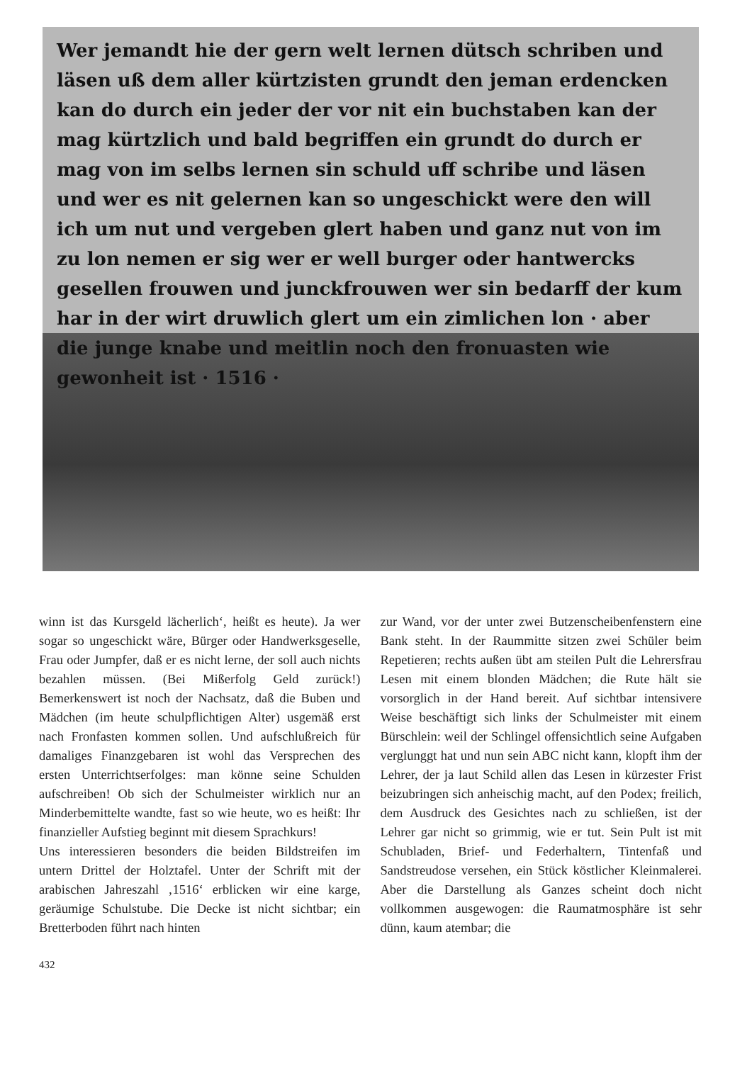Wer jemandt hie der gern welt lernen dütsch schriben und läsen uß dem aller kürtzisten grundt den jeman erdencken kan do durch ein jeder der vor nit ein buchstaben kan der mag kürtzlich und bald begriffen ein grundt do durch er mag von im selbs lernen sin schuld uff schribe und läsen und wer es nit gelernen kan so ungeschickt were den will ich um nut und vergeben glert haben und ganz nut von im zu lon nemen er sig wer er well burger oder hantwercks gesellen frouwen und junckfrouwen wer sin bedarff der kum har in der wirt druwlich glert um ein zimlichen lon · aber die junge knabe und meitlin noch den fronuasten wie gewonheit ist · 1516 ·
winn ist das Kursgeld lächerlich‘, heißt es heute). Ja wer sogar so ungeschickt wäre, Bürger oder Handwerksgeselle, Frau oder Jumpfer, daß er es nicht lerne, der soll auch nichts bezahlen müssen. (Bei Mißerfolg Geld zurück!) Bemerkenswert ist noch der Nachsatz, daß die Buben und Mädchen (im heute schulpflichtigen Alter) usgemäß erst nach Fronfasten kommen sollen. Und aufschlußreich für damaliges Finanzgebaren ist wohl das Versprechen des ersten Unterrichtserfolges: man könne seine Schulden aufschreiben! Ob sich der Schulmeister wirklich nur an Minderbemittelte wandte, fast so wie heute, wo es heißt: Ihr finanzieller Aufstieg beginnt mit diesem Sprachkurs!
Uns interessieren besonders die beiden Bildstreifen im untern Drittel der Holztafel. Unter der Schrift mit der arabischen Jahreszahl ‚1516‘ erblicken wir eine karge, geräumige Schulstube. Die Decke ist nicht sichtbar; ein Bretterboden führt nach hinten
zur Wand, vor der unter zwei Butzenscheibenfenstern eine Bank steht. In der Raummitte sitzen zwei Schüler beim Repetieren; rechts außen übt am steilen Pult die Lehrersfrau Lesen mit einem blonden Mädchen; die Rute hält sie vorsorglich in der Hand bereit. Auf sichtbar intensivere Weise beschäftigt sich links der Schulmeister mit einem Bürschlein: weil der Schlingel offensichtlich seine Aufgaben verglunggt hat und nun sein ABC nicht kann, klopft ihm der Lehrer, der ja laut Schild allen das Lesen in kürzester Frist beizubringen sich anheischig macht, auf den Podex; freilich, dem Ausdruck des Gesichtes nach zu schließen, ist der Lehrer gar nicht so grimmig, wie er tut. Sein Pult ist mit Schubladen, Brief- und Federhaltern, Tintenfaß und Sandstreudose versehen, ein Stück köstlicher Kleinmalerei. Aber die Darstellung als Ganzes scheint doch nicht vollkommen ausgewogen: die Raumatmosphäre ist sehr dünn, kaum atembar; die
432